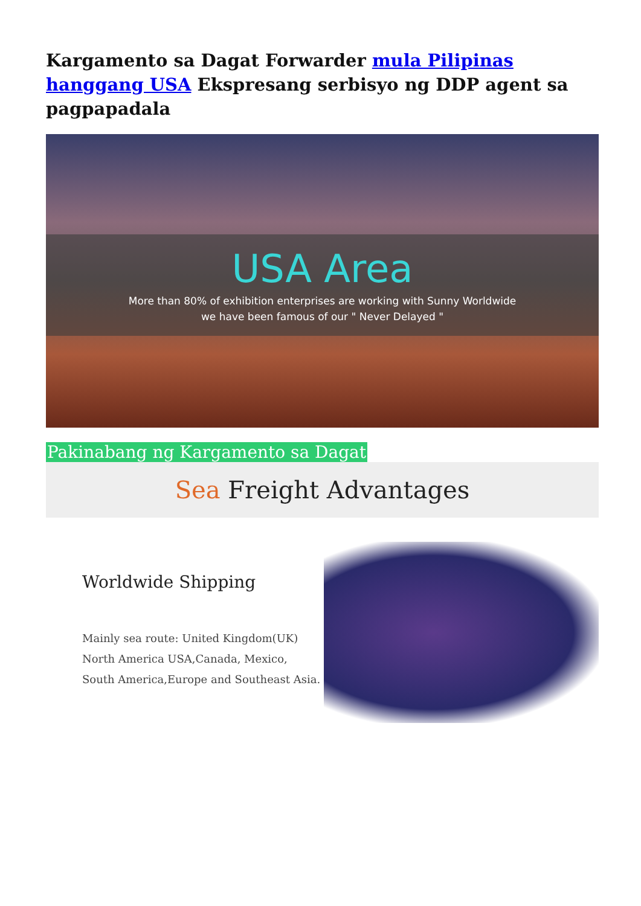Kargamento sa Dagat Forwarder mula Pilipinas hanggang USA Ekspresang serbisyo ng DDP agent sa pagpapadala
USA Area
More than 80% of exhibition enterprises are working with Sunny Worldwide
we have been famous of our " Never Delayed "
Pakinabang ng Kargamento sa Dagat
Sea Freight Advantages
Worldwide Shipping
Mainly sea route: United Kingdom(UK)
North America USA,Canada, Mexico,
South America,Europe and Southeast Asia.